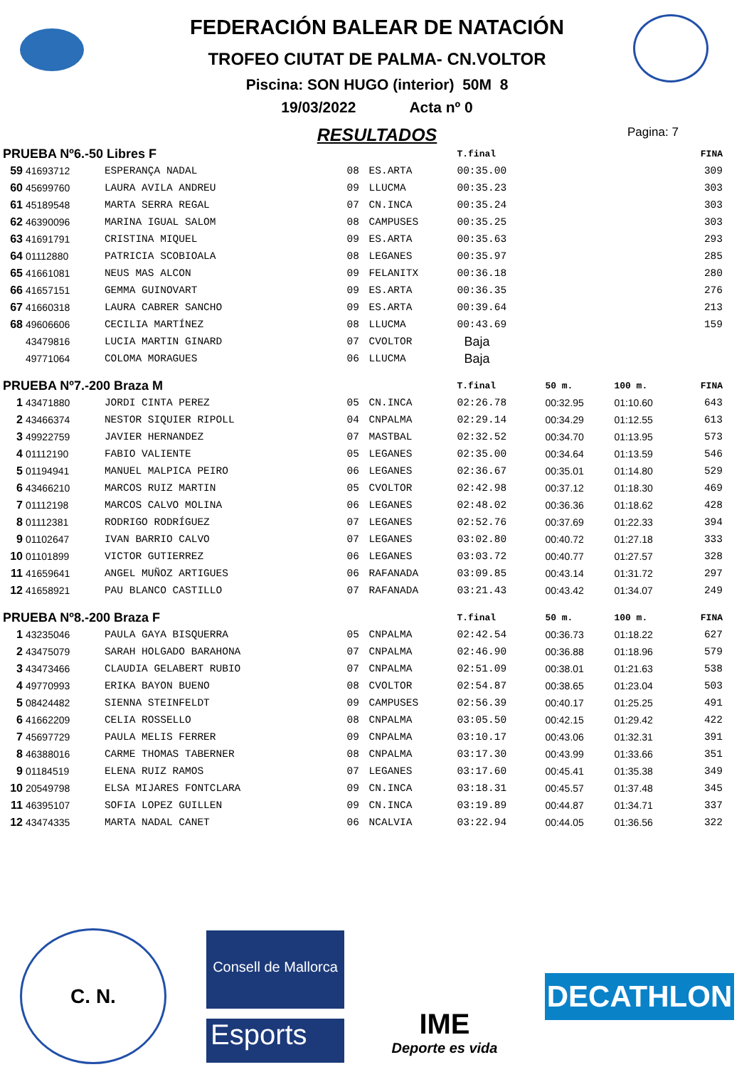FEDERACIÓN BALEAR DE NATACIÓN
TROFEO CIUTAT DE PALMA- CN.VOLTOR
Piscina: SON HUGO (interior) 50M 8
19/03/2022 Acta nº 0
RESULTADOS
Pagina: 7
| PRUEBA Nº6.-50 Libres F | | | | | T.final | | | FINA |
| --- | --- | --- | --- | --- | --- | --- | --- | --- |
| 59 | 41693712 | ESPERANÇA NADAL | 08 | ES.ARTA | 00:35.00 | | | 309 |
| 60 | 45699760 | LAURA AVILA ANDREU | 09 | LLUCMA | 00:35.23 | | | 303 |
| 61 | 45189548 | MARTA SERRA REGAL | 07 | CN.INCA | 00:35.24 | | | 303 |
| 62 | 46390096 | MARINA IGUAL SALOM | 08 | CAMPUSES | 00:35.25 | | | 303 |
| 63 | 41691791 | CRISTINA MIQUEL | 09 | ES.ARTA | 00:35.63 | | | 293 |
| 64 | 01112880 | PATRICIA SCOBIOALA | 08 | LEGANES | 00:35.97 | | | 285 |
| 65 | 41661081 | NEUS MAS ALCON | 09 | FELANITX | 00:36.18 | | | 280 |
| 66 | 41657151 | GEMMA GUINOVART | 09 | ES.ARTA | 00:36.35 | | | 276 |
| 67 | 41660318 | LAURA CABRER SANCHO | 09 | ES.ARTA | 00:39.64 | | | 213 |
| 68 | 49606606 | CECILIA MARTÍNEZ | 08 | LLUCMA | 00:43.69 | | | 159 |
| | 43479816 | LUCIA MARTIN GINARD | 07 | CVOLTOR | Baja | | | |
| | 49771064 | COLOMA MORAGUES | 06 | LLUCMA | Baja | | | |
| PRUEBA Nº7.-200 Braza M | | | | | T.final | 50 m. | 100 m. | FINA |
| 1 | 43471880 | JORDI CINTA PEREZ | 05 | CN.INCA | 02:26.78 | 00:32.95 | 01:10.60 | 643 |
| 2 | 43466374 | NESTOR SIQUIER RIPOLL | 04 | CNPALMA | 02:29.14 | 00:34.29 | 01:12.55 | 613 |
| 3 | 49922759 | JAVIER HERNANDEZ | 07 | MASTBAL | 02:32.52 | 00:34.70 | 01:13.95 | 573 |
| 4 | 01112190 | FABIO VALIENTE | 05 | LEGANES | 02:35.00 | 00:34.64 | 01:13.59 | 546 |
| 5 | 01194941 | MANUEL MALPICA PEIRO | 06 | LEGANES | 02:36.67 | 00:35.01 | 01:14.80 | 529 |
| 6 | 43466210 | MARCOS RUIZ MARTIN | 05 | CVOLTOR | 02:42.98 | 00:37.12 | 01:18.30 | 469 |
| 7 | 01112198 | MARCOS CALVO MOLINA | 06 | LEGANES | 02:48.02 | 00:36.36 | 01:18.62 | 428 |
| 8 | 01112381 | RODRIGO RODRÍGUEZ | 07 | LEGANES | 02:52.76 | 00:37.69 | 01:22.33 | 394 |
| 9 | 01102647 | IVAN BARRIO CALVO | 07 | LEGANES | 03:02.80 | 00:40.72 | 01:27.18 | 333 |
| 10 | 01101899 | VICTOR GUTIERREZ | 06 | LEGANES | 03:03.72 | 00:40.77 | 01:27.57 | 328 |
| 11 | 41659641 | ANGEL MUÑOZ ARTIGUES | 06 | RAFANADA | 03:09.85 | 00:43.14 | 01:31.72 | 297 |
| 12 | 41658921 | PAU BLANCO CASTILLO | 07 | RAFANADA | 03:21.43 | 00:43.42 | 01:34.07 | 249 |
| PRUEBA Nº8.-200 Braza F | | | | | T.final | 50 m. | 100 m. | FINA |
| 1 | 43235046 | PAULA GAYA BISQUERRA | 05 | CNPALMA | 02:42.54 | 00:36.73 | 01:18.22 | 627 |
| 2 | 43475079 | SARAH HOLGADO BARAHONA | 07 | CNPALMA | 02:46.90 | 00:36.88 | 01:18.96 | 579 |
| 3 | 43473466 | CLAUDIA GELABERT RUBIO | 07 | CNPALMA | 02:51.09 | 00:38.01 | 01:21.63 | 538 |
| 4 | 49770993 | ERIKA BAYON BUENO | 08 | CVOLTOR | 02:54.87 | 00:38.65 | 01:23.04 | 503 |
| 5 | 08424482 | SIENNA STEINFELDT | 09 | CAMPUSES | 02:56.39 | 00:40.17 | 01:25.25 | 491 |
| 6 | 41662209 | CELIA ROSSELLO | 08 | CNPALMA | 03:05.50 | 00:42.15 | 01:29.42 | 422 |
| 7 | 45697729 | PAULA MELIS FERRER | 09 | CNPALMA | 03:10.17 | 00:43.06 | 01:32.31 | 391 |
| 8 | 46388016 | CARME THOMAS TABERNER | 08 | CNPALMA | 03:17.30 | 00:43.99 | 01:33.66 | 351 |
| 9 | 01184519 | ELENA RUIZ RAMOS | 07 | LEGANES | 03:17.60 | 00:45.41 | 01:35.38 | 349 |
| 10 | 20549798 | ELSA MIJARES FONTCLARA | 09 | CN.INCA | 03:18.31 | 00:45.57 | 01:37.48 | 345 |
| 11 | 46395107 | SOFIA LOPEZ GUILLEN | 09 | CN.INCA | 03:19.89 | 00:44.87 | 01:34.71 | 337 |
| 12 | 43474335 | MARTA NADAL CANET | 06 | NCALVIA | 03:22.94 | 00:44.05 | 01:36.56 | 322 |
C. N.
Consell de Mallorca
Esports
IME
Deporte es vida
DECATHLON